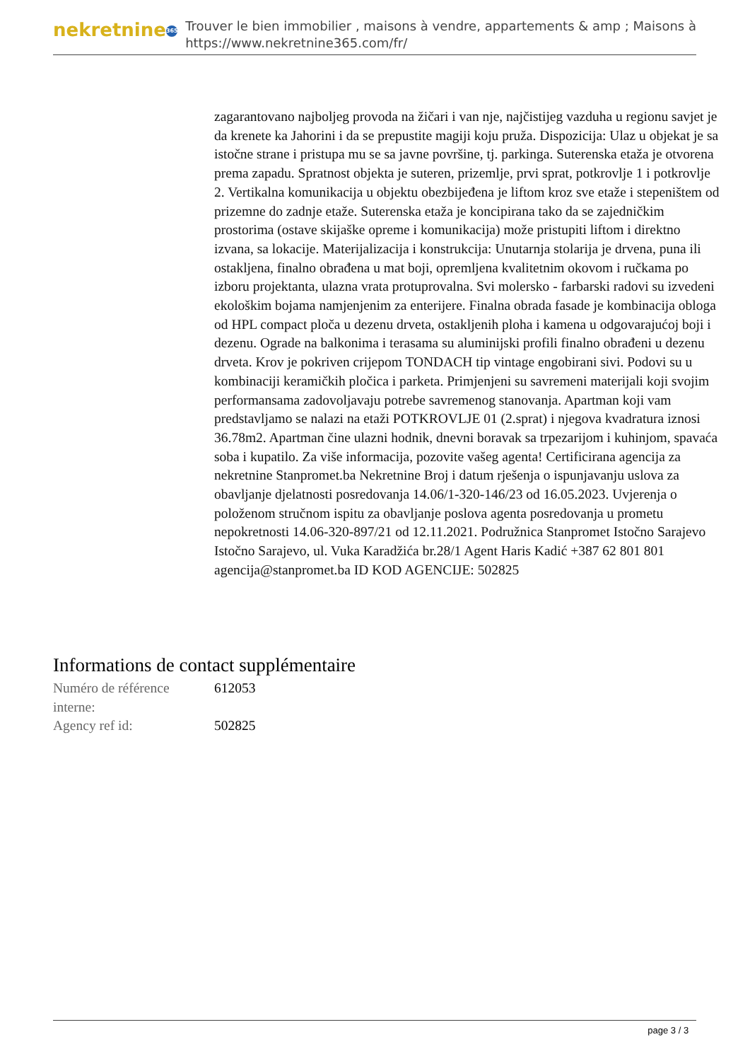nekretnine 365
Trouver le bien immobilier , maisons à vendre, appartements & amp ; Maisons à
https://www.nekretnine365.com/fr/
zagarantovano najboljeg provoda na žičari i van nje, najčistijeg vazduha u regionu savjet je da krenete ka Jahorini i da se prepustite magiji koju pruža. Dispozicija: Ulaz u objekat je sa istočne strane i pristupa mu se sa javne površine, tj. parkinga. Suterenska etaža je otvorena prema zapadu. Spratnost objekta je suteren, prizemlje, prvi sprat, potkrovlje 1 i potkrovlje 2. Vertikalna komunikacija u objektu obezbijeđena je liftom kroz sve etaže i stepeništem od prizemne do zadnje etaže. Suterenska etaža je koncipirana tako da se zajedničkim prostorima (ostave skijaške opreme i komunikacija) može pristupiti liftom i direktno izvana, sa lokacije. Materijalizacija i konstrukcija: Unutarnja stolarija je drvena, puna ili ostakljena, finalno obrađena u mat boji, opremljena kvalitetnim okovom i ručkama po izboru projektanta, ulazna vrata protuprovalna. Svi molersko - farbarski radovi su izvedeni ekološkim bojama namjenjenim za enterijere. Finalna obrada fasade je kombinacija obloga od HPL compact ploča u dezenu drveta, ostakljenih ploha i kamena u odgovarajućoj boji i dezenu. Ograde na balkonima i terasama su aluminijski profili finalno obrađeni u dezenu drveta. Krov je pokriven crijepom TONDACH tip vintage engobirani sivi. Podovi su u kombinaciji keramičkih pločica i parketa. Primjenjeni su savremeni materijali koji svojim performansama zadovoljavaju potrebe savremenog stanovanja. Apartman koji vam predstavljamo se nalazi na etaži POTKROVLJE 01 (2.sprat) i njegova kvadratura iznosi 36.78m2. Apartman čine ulazni hodnik, dnevni boravak sa trpezarijom i kuhinjom, spavaća soba i kupatilo. Za više informacija, pozovite vašeg agenta! Certificirana agencija za nekretnine Stanpromet.ba Nekretnine Broj i datum rješenja o ispunjavanju uslova za obavljanje djelatnosti posredovanja 14.06/1-320-146/23 od 16.05.2023. Uvjerenja o položenom stručnom ispitu za obavljanje poslova agenta posredovanja u prometu nepokretnosti 14.06-320-897/21 od 12.11.2021. Podružnica Stanpromet Istočno Sarajevo Istočno Sarajevo, ul. Vuka Karadžića br.28/1 Agent Haris Kadić +387 62 801 801 agencija@stanpromet.ba ID KOD AGENCIJE: 502825
Informations de contact supplémentaire
| Numéro de référence interne: | 612053 |
| Agency ref id: | 502825 |
page 3 / 3